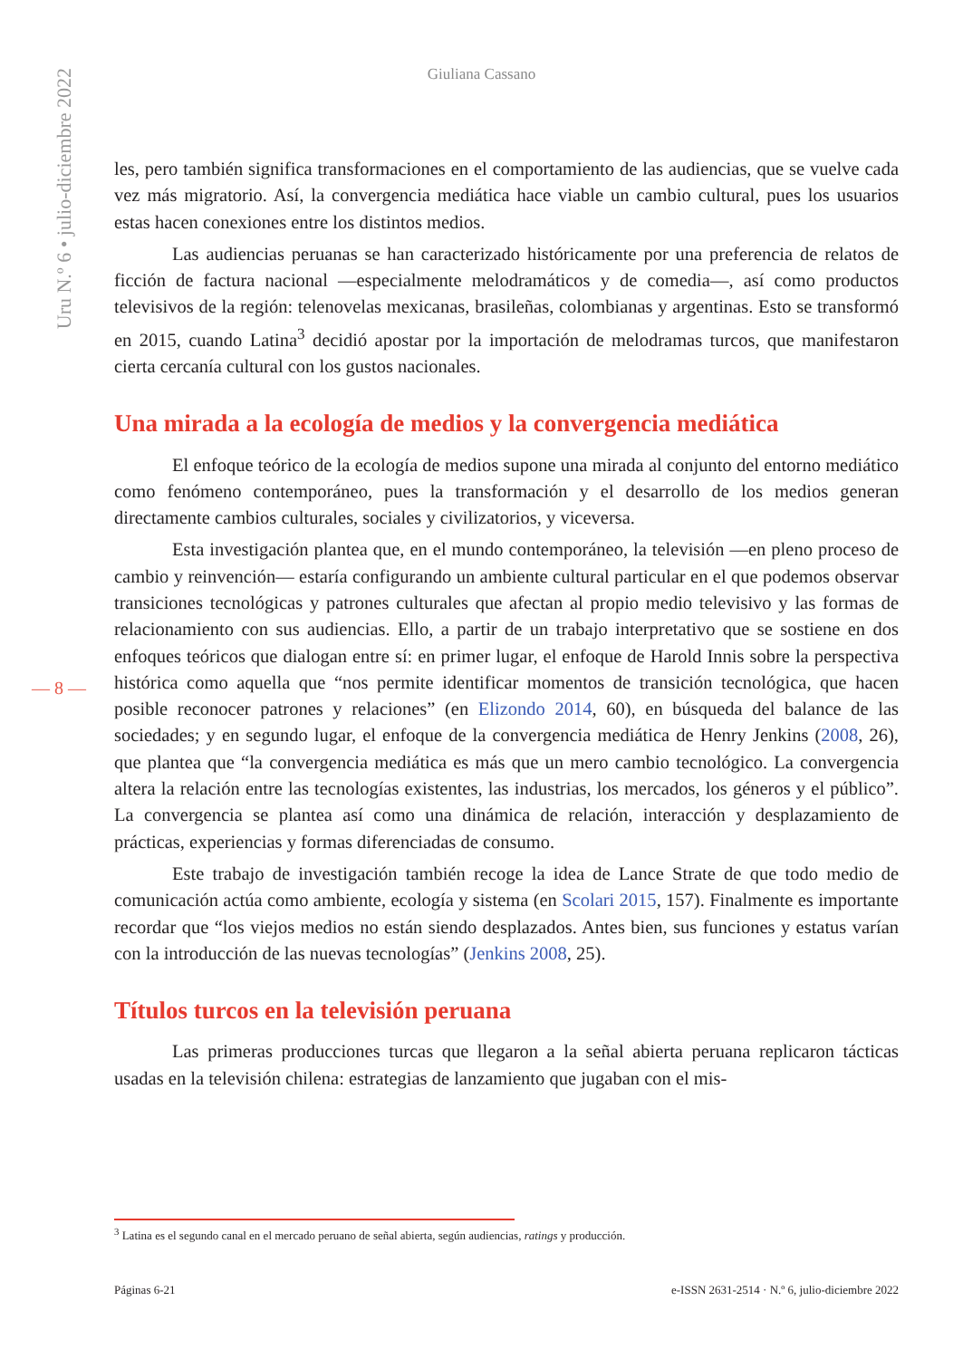Uru N.º 6 • julio-diciembre 2022
Giuliana Cassano
les, pero también significa transformaciones en el comportamiento de las audiencias, que se vuelve cada vez más migratorio. Así, la convergencia mediática hace viable un cambio cultural, pues los usuarios estas hacen conexiones entre los distintos medios.
Las audiencias peruanas se han caracterizado históricamente por una preferencia de relatos de ficción de factura nacional —especialmente melodramáticos y de comedia—, así como productos televisivos de la región: telenovelas mexicanas, brasileñas, colombianas y argentinas. Esto se transformó en 2015, cuando Latina<sup>3</sup> decidió apostar por la importación de melodramas turcos, que manifestaron cierta cercanía cultural con los gustos nacionales.
Una mirada a la ecología de medios y la convergencia mediática
El enfoque teórico de la ecología de medios supone una mirada al conjunto del entorno mediático como fenómeno contemporáneo, pues la transformación y el desarrollo de los medios generan directamente cambios culturales, sociales y civilizatorios, y viceversa.
Esta investigación plantea que, en el mundo contemporáneo, la televisión —en pleno proceso de cambio y reinvención— estaría configurando un ambiente cultural particular en el que podemos observar transiciones tecnológicas y patrones culturales que afectan al propio medio televisivo y las formas de relacionamiento con sus audiencias. Ello, a partir de un trabajo interpretativo que se sostiene en dos enfoques teóricos que dialogan entre sí: en primer lugar, el enfoque de Harold Innis sobre la perspectiva histórica como aquella que “nos permite identificar momentos de transición tecnológica, que hacen posible reconocer patrones y relaciones” (en Elizondo 2014, 60), en búsqueda del balance de las sociedades; y en segundo lugar, el enfoque de la convergencia mediática de Henry Jenkins (2008, 26), que plantea que “la convergencia mediática es más que un mero cambio tecnológico. La convergencia altera la relación entre las tecnologías existentes, las industrias, los mercados, los géneros y el público”. La convergencia se plantea así como una dinámica de relación, interacción y desplazamiento de prácticas, experiencias y formas diferenciadas de consumo.
Este trabajo de investigación también recoge la idea de Lance Strate de que todo medio de comunicación actúa como ambiente, ecología y sistema (en Scolari 2015, 157). Finalmente es importante recordar que “los viejos medios no están siendo desplazados. Antes bien, sus funciones y estatus varían con la introducción de las nuevas tecnologías” (Jenkins 2008, 25).
Títulos turcos en la televisión peruana
Las primeras producciones turcas que llegaron a la señal abierta peruana replicaron tácticas usadas en la televisión chilena: estrategias de lanzamiento que jugaban con el mis-
— 8 —
<sup>3</sup> Latina es el segundo canal en el mercado peruano de señal abierta, según audiencias, ratings y producción.
Páginas 6-21 e-ISSN 2631-2514 · N.º 6, julio-diciembre 2022